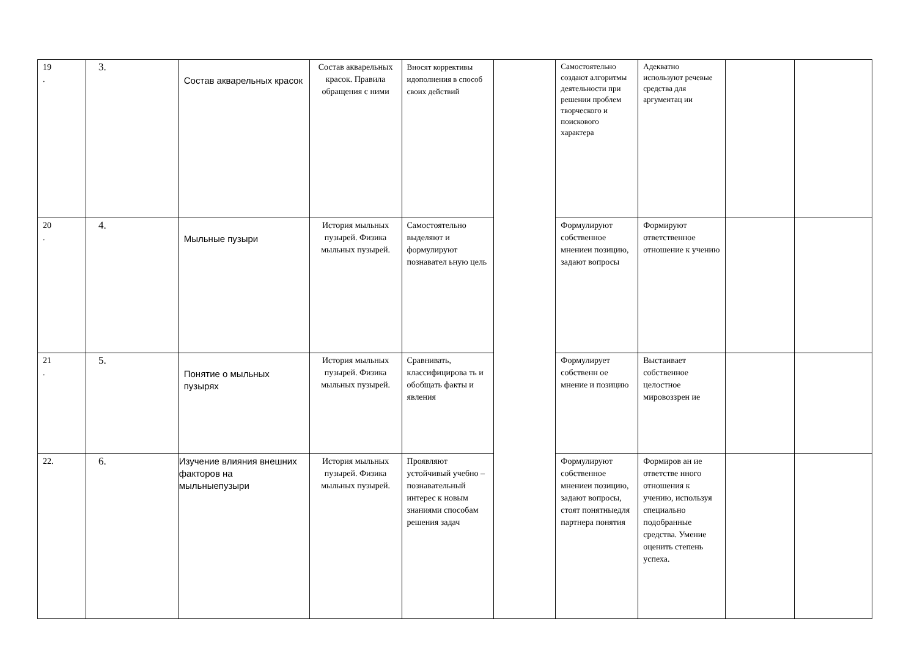| 19 . | 3. | Состав акварельных красок | Состав акварельных красок. Правила обращения с ними | Вносят коррективы идополнения в способ своих действий | | Самостоятельно создают алгоритмы деятельности при решении проблем творческого и поискового характера | Адекватно используют речевые средства для аргументац ии | | |
| 20 . | 4. | Мыльные пузыри | История мыльных пузырей. Физика мыльных пузырей. | Самостоятельно выделяют и формулируют познавател ьную цель | | Формулируют собственное мнениеи позицию, задают вопросы | Формируют ответственное отношение к учению | | |
| 21 . | 5. | Понятие о мыльных пузырях | История мыльных пузырей. Физика мыльных пузырей. | Сравнивать, классифицирова ть и обобщать факты и явления | | Формулирует собственн ое мнение и позицию | Выстаивает собственное целостное мировоззрен ие | | |
| 22. | 6. | Изучение влияния внешних факторов на мыльныепузыри | История мыльных пузырей. Физика мыльных пузырей. | Проявляют устойчивый учебно – познавательный интерес к новым знаниями способам решения задач | | Формулируют собственное мнениеи позицию, задают вопросы, стоят понятныедля партнера понятия | Формиров ан ие ответстве нного отношения к учению, используя специально подобранные средства. Умение оценить степень успеха. | | |